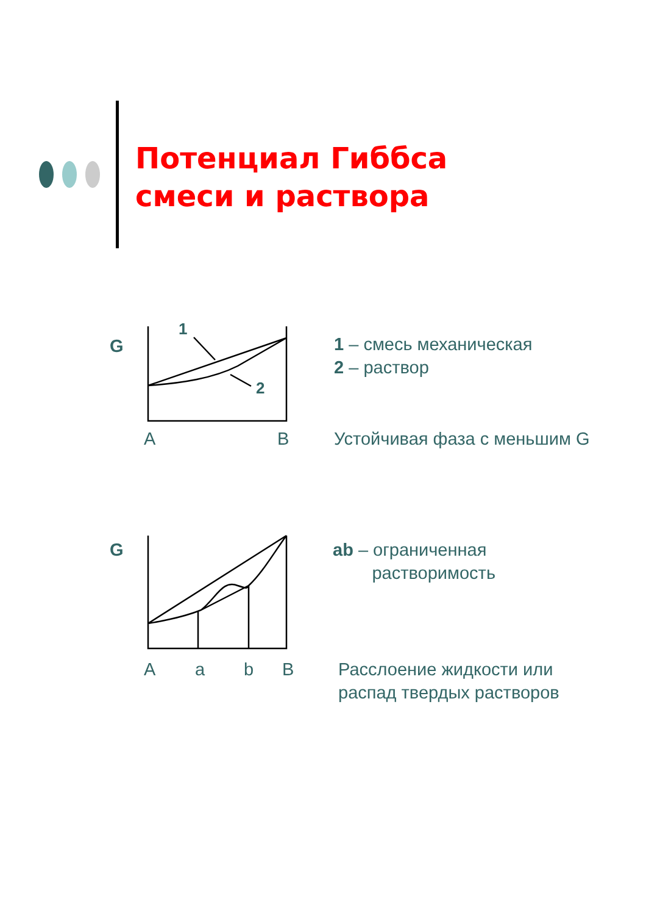Потенциал Гиббса
смеси и раствора
G
1
2
A B
1 – смесь механическая
2 – раствор
Устойчивая фаза с меньшим G
G
A a b B
ab – ограниченная
растворимость
Расслоение жидкости или
распад твердых растворов